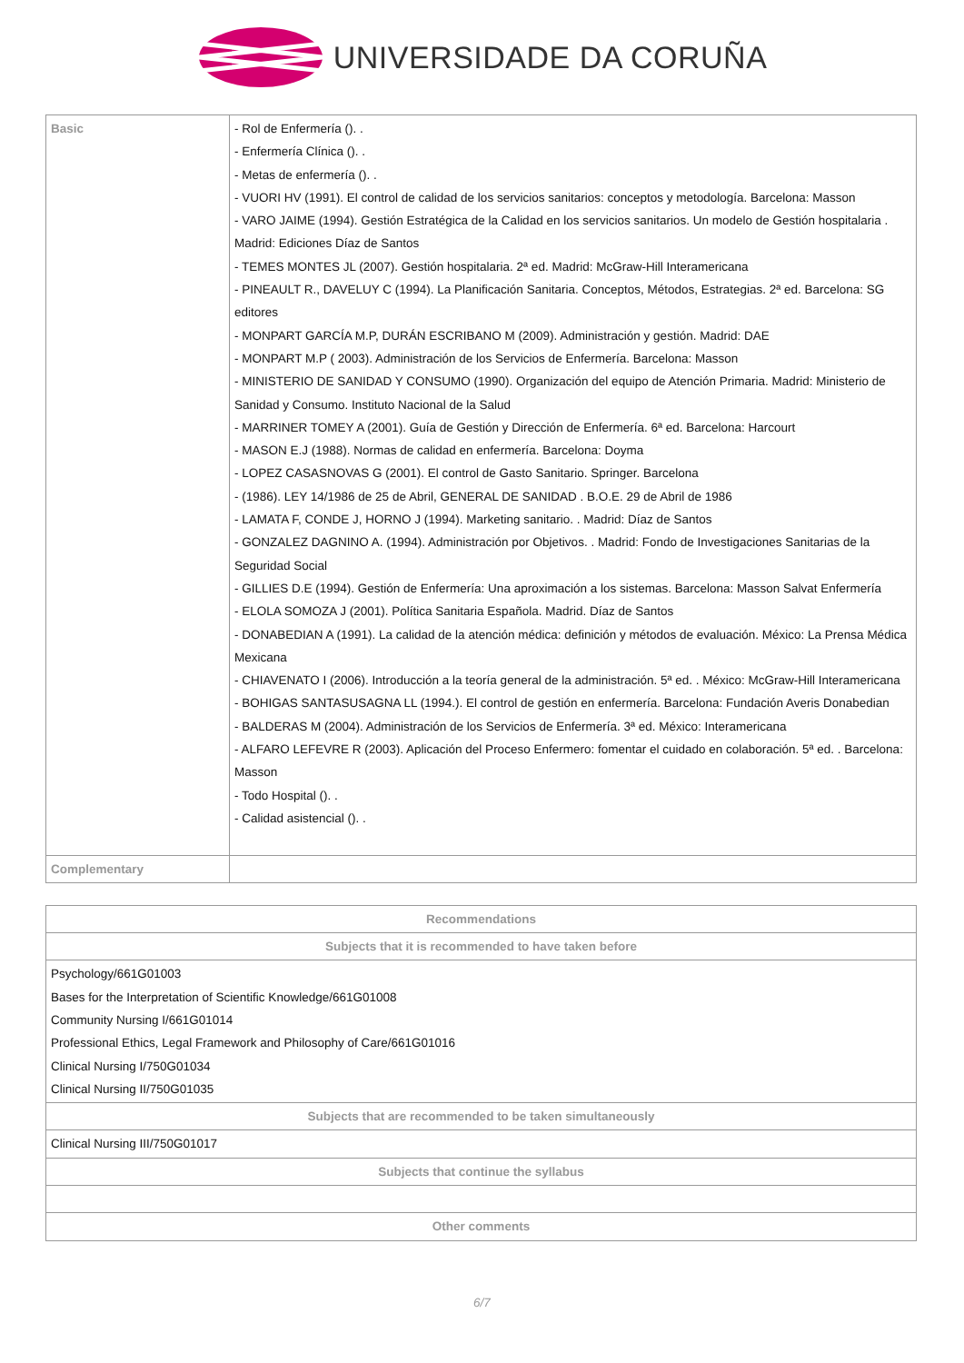UNIVERSIDADE DA CORUÑA
| Basic | - Rol de Enfermería (). . - Enfermería Clínica (). . - Metas de enfermería (). . - VUORI HV (1991). El control de calidad de los servicios sanitarios: conceptos y metodología. Barcelona: Masson - VARO JAIME (1994). Gestión Estratégica de la Calidad en los servicios sanitarios. Un modelo de Gestión hospitalaria . Madrid: Ediciones Díaz de Santos - TEMES MONTES JL (2007). Gestión hospitalaria. 2ª ed. Madrid: McGraw-Hill Interamericana - PINEAULT R., DAVELUY C (1994). La Planificación Sanitaria. Conceptos, Métodos, Estrategias. 2ª ed. Barcelona: SG editores - MONPART GARCÍA M.P, DURÁN ESCRIBANO M (2009). Administración y gestión. Madrid: DAE - MONPART M.P ( 2003). Administración de los Servicios de Enfermería. Barcelona: Masson - MINISTERIO DE SANIDAD Y CONSUMO (1990). Organización del equipo de Atención Primaria. Madrid: Ministerio de Sanidad y Consumo. Instituto Nacional de la Salud - MARRINER TOMEY A (2001). Guía de Gestión y Dirección de Enfermería. 6ª ed. Barcelona: Harcourt - MASON E.J (1988). Normas de calidad en enfermería. Barcelona: Doyma - LOPEZ CASASNOVAS G (2001). El control de Gasto Sanitario. Springer. Barcelona - (1986). LEY 14/1986 de 25 de Abril, GENERAL DE SANIDAD . B.O.E. 29 de Abril de 1986 - LAMATA F, CONDE J, HORNO J (1994). Marketing sanitario. . Madrid: Díaz de Santos - GONZALEZ DAGNINO A. (1994). Administración por Objetivos. . Madrid: Fondo de Investigaciones Sanitarias de la Seguridad Social - GILLIES D.E (1994). Gestión de Enfermería: Una aproximación a los sistemas. Barcelona: Masson Salvat Enfermería - ELOLA SOMOZA J (2001). Política Sanitaria Española. Madrid. Díaz de Santos - DONABEDIAN A (1991). La calidad de la atención médica: definición y métodos de evaluación. México: La Prensa Médica Mexicana - CHIAVENATO I (2006). Introducción a la teoría general de la administración. 5ª ed. . México: McGraw-Hill Interamericana - BOHIGAS SANTASUSAGNA LL (1994.). El control de gestión en enfermería. Barcelona: Fundación Averis Donabedian - BALDERAS M (2004). Administración de los Servicios de Enfermería. 3ª ed. México: Interamericana - ALFARO LEFEVRE R (2003). Aplicación del Proceso Enfermero: fomentar el cuidado en colaboración. 5ª ed. . Barcelona: Masson - Todo Hospital (). . - Calidad asistencial (). . |
| Complementary | |
| Recommendations |
| --- |
| Subjects that it is recommended to have taken before |
| Psychology/661G01003 Bases for the Interpretation of Scientific Knowledge/661G01008 Community Nursing I/661G01014 Professional Ethics, Legal Framework and Philosophy of Care/661G01016 Clinical Nursing I/750G01034 Clinical Nursing II/750G01035 |
| Subjects that are recommended to be taken simultaneously |
| Clinical Nursing III/750G01017 |
| Subjects that continue the syllabus |
| Other comments |
6/7